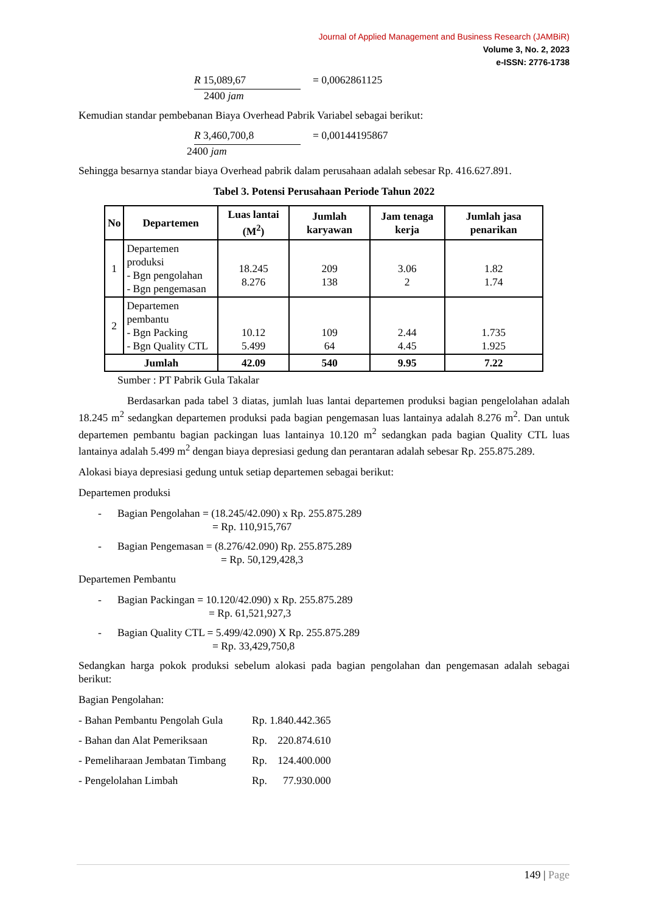Journal of Applied Management and Business Research (JAMBiR)
Volume 3, No. 2, 2023
e-ISSN: 2776-1738
R 15,089,67 = 0,0062861125
2400 jam
Kemudian standar pembebanan Biaya Overhead Pabrik Variabel sebagai berikut:
R 3,460,700,8 = 0,00144195867
2400 jam
Sehingga besarnya standar biaya Overhead pabrik dalam perusahaan adalah sebesar Rp. 416.627.891.
Tabel 3. Potensi Perusahaan Periode Tahun 2022
| No | Departemen | Luas lantai (M<sup>2</sup>) | Jumlah karyawan | Jam tenaga kerja | Jumlah jasa penarikan |
| --- | --- | --- | --- | --- | --- |
| 1 | Departemen produksi - Bgn pengolahan - Bgn pengemasan | 18.245 8.276 | 209 138 | 3.06 2 | 1.82 1.74 |
| 2 | Departemen pembantu - Bgn Packing - Bgn Quality CTL | 10.12 5.499 | 109 64 | 2.44 4.45 | 1.735 1.925 |
| Jumlah | | 42.09 | 540 | 9.95 | 7.22 |
Sumber : PT Pabrik Gula Takalar
Berdasarkan pada tabel 3 diatas, jumlah luas lantai departemen produksi bagian pengelolahan adalah 18.245 m<sup>2</sup> sedangkan departemen produksi pada bagian pengemasan luas lantainya adalah 8.276 m<sup>2</sup>. Dan untuk departemen pembantu bagian packingan luas lantainya 10.120 m<sup>2</sup> sedangkan pada bagian Quality CTL luas lantainya adalah 5.499 m<sup>2</sup> dengan biaya depresiasi gedung dan perantaran adalah sebesar Rp. 255.875.289.
Alokasi biaya depresiasi gedung untuk setiap departemen sebagai berikut:
Departemen produksi
- Bagian Pengolahan = (18.245/42.090) x Rp. 255.875.289
= Rp. 110,915,767
- Bagian Pengemasan = (8.276/42.090) Rp. 255.875.289
= Rp. 50,129,428,3
Departemen Pembantu
- Bagian Packingan = 10.120/42.090) x Rp. 255.875.289
= Rp. 61,521,927,3
- Bagian Quality CTL = 5.499/42.090) X Rp. 255.875.289
= Rp. 33,429,750,8
Sedangkan harga pokok produksi sebelum alokasi pada bagian pengolahan dan pengemasan adalah sebagai berikut:
Bagian Pengolahan:
- Bahan Pembantu Pengolah Gula Rp. 1.840.442.365
- Bahan dan Alat Pemeriksaan Rp. 220.874.610
- Pemeliharaan Jembatan Timbang Rp. 124.400.000
- Pengelolahan Limbah Rp. 77.930.000
149 | Page